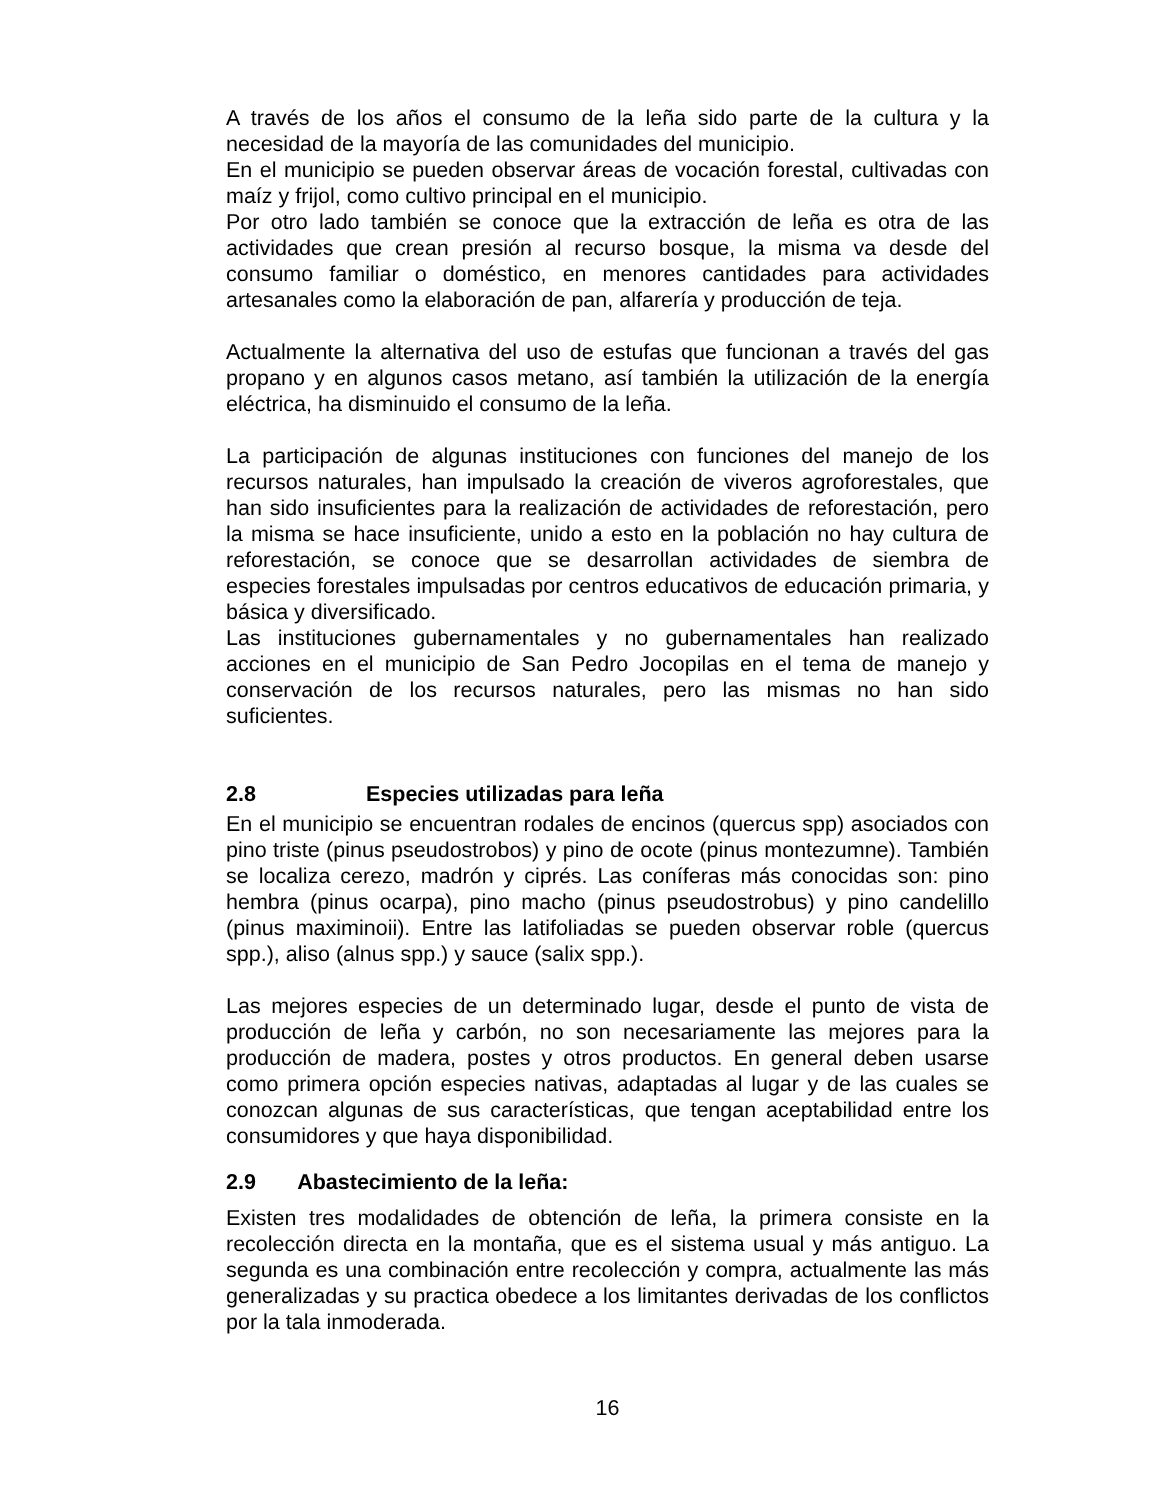A través de los años el consumo de la leña sido parte de la cultura y la necesidad de la mayoría de las comunidades del municipio.
En el municipio se pueden observar áreas de vocación forestal, cultivadas con maíz y frijol, como cultivo principal en el municipio.
Por otro lado también se conoce que la extracción de leña es otra de las actividades que crean presión al recurso bosque, la misma va desde del consumo familiar o doméstico, en menores cantidades para actividades artesanales como la elaboración de pan, alfarería y producción de teja.
Actualmente la alternativa del uso de estufas que funcionan a través del gas propano y en algunos casos metano, así también la utilización de la energía eléctrica, ha disminuido el consumo de la leña.
La participación de algunas instituciones con funciones del manejo de los recursos naturales, han impulsado la creación de viveros agroforestales, que han sido insuficientes para la realización de actividades de reforestación, pero la misma se hace insuficiente, unido a esto en la población no hay cultura de reforestación, se conoce que se desarrollan actividades de siembra de especies forestales impulsadas por centros educativos de educación primaria, y básica y diversificado.
Las instituciones gubernamentales y no gubernamentales han realizado acciones en el municipio de San Pedro Jocopilas en el tema de manejo y conservación de los recursos naturales, pero las mismas no han sido suficientes.
2.8 Especies utilizadas para leña
En el municipio se encuentran rodales de encinos (quercus spp) asociados con pino triste (pinus pseudostrobos) y pino de ocote (pinus montezumne). También se localiza cerezo, madrón y ciprés. Las coníferas más conocidas son: pino hembra (pinus ocarpa), pino macho (pinus pseudostrobus) y pino candelillo (pinus maximinoii). Entre las latifoliadas se pueden observar roble (quercus spp.), aliso (alnus spp.) y sauce (salix spp.).
Las mejores especies de un determinado lugar, desde el punto de vista de producción de leña y carbón, no son necesariamente las mejores para la producción de madera, postes y otros productos. En general deben usarse como primera opción especies nativas, adaptadas al lugar y de las cuales se conozcan algunas de sus características, que tengan aceptabilidad entre los consumidores y que haya disponibilidad.
2.9 Abastecimiento de la leña:
Existen tres modalidades de obtención de leña, la primera consiste en la recolección directa en la montaña, que es el sistema usual y más antiguo. La segunda es una combinación entre recolección y compra, actualmente las más generalizadas y su practica obedece a los limitantes derivadas de los conflictos por la tala inmoderada.
16